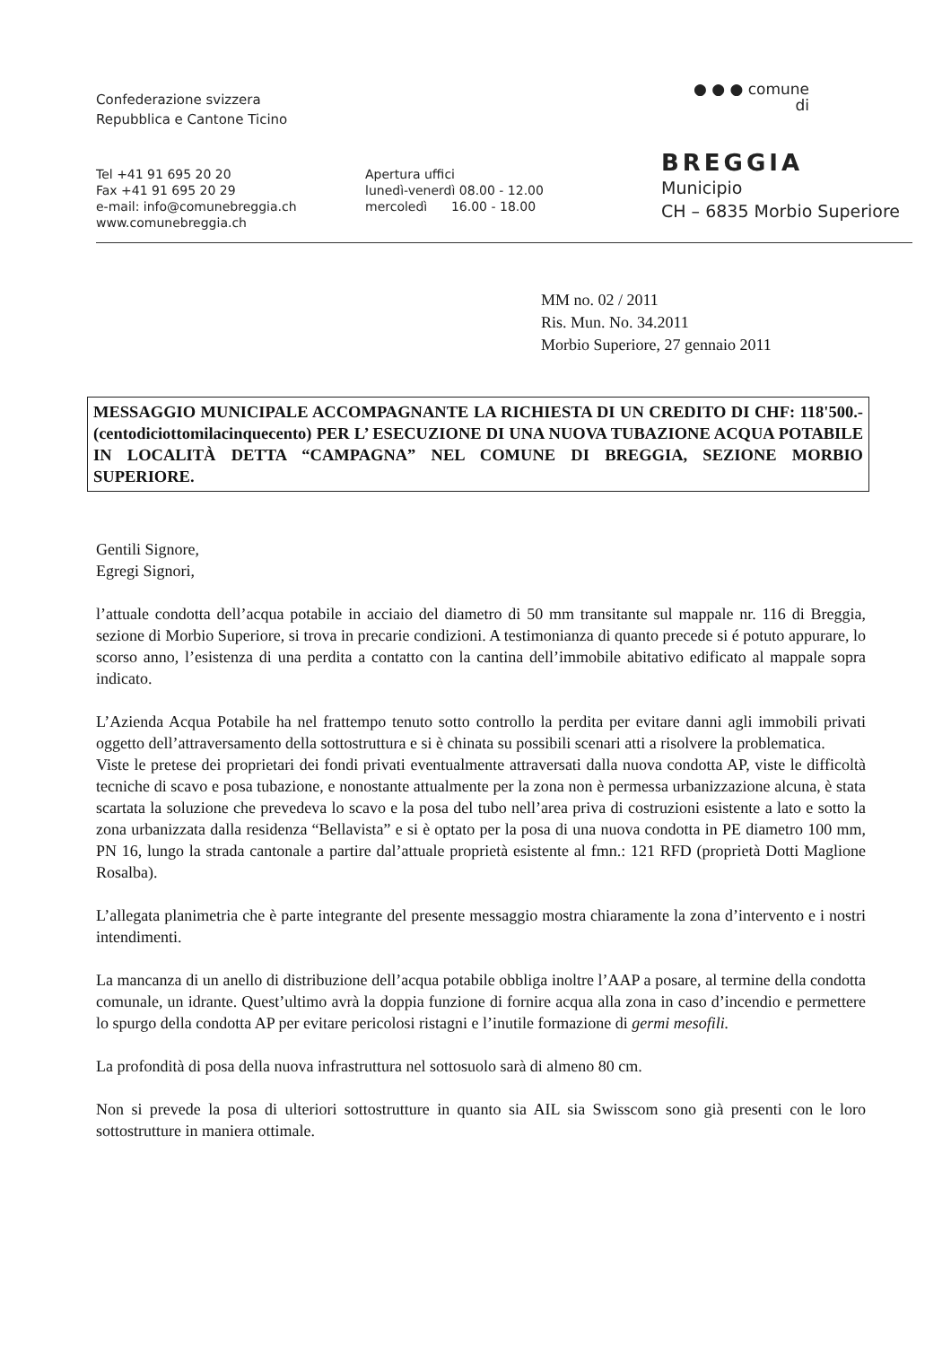Confederazione svizzera
Repubblica e Cantone Ticino
Tel +41 91 695 20 20
Fax +41 91 695 20 29
e-mail: info@comunebreggia.ch
www.comunebreggia.ch
Apertura uffici
lunedì-venerdì 08.00 - 12.00
mercoledì 16.00 - 18.00
● ● ● comune
di
BREGGIA
Municipio
CH – 6835 Morbio Superiore
MM no. 02 / 2011
Ris. Mun. No. 34.2011
Morbio Superiore, 27 gennaio 2011
MESSAGGIO MUNICIPALE ACCOMPAGNANTE LA RICHIESTA DI UN CREDITO DI CHF: 118'500.- (centodiciottomilacinquecento) PER L’ ESECUZIONE DI UNA NUOVA TUBAZIONE ACQUA POTABILE IN LOCALITÀ DETTA “CAMPAGNA” NEL COMUNE DI BREGGIA, SEZIONE MORBIO SUPERIORE.
Gentili Signore,
Egregi Signori,
l’attuale condotta dell’acqua potabile in acciaio del diametro di 50 mm transitante sul mappale nr. 116 di Breggia, sezione di Morbio Superiore, si trova in precarie condizioni. A testimonianza di quanto precede si é potuto appurare, lo scorso anno, l’esistenza di una perdita a contatto con la cantina dell’immobile abitativo edificato al mappale sopra indicato.
L’Azienda Acqua Potabile ha nel frattempo tenuto sotto controllo la perdita per evitare danni agli immobili privati oggetto dell’attraversamento della sottostruttura e si è chinata su possibili scenari atti a risolvere la problematica.
Viste le pretese dei proprietari dei fondi privati eventualmente attraversati dalla nuova condotta AP, viste le difficoltà tecniche di scavo e posa tubazione, e nonostante attualmente per la zona non è permessa urbanizzazione alcuna, è stata scartata la soluzione che prevedeva lo scavo e la posa del tubo nell’area priva di costruzioni esistente a lato e sotto la zona urbanizzata dalla residenza “Bellavista” e si è optato per la posa di una nuova condotta in PE diametro 100 mm, PN 16, lungo la strada cantonale a partire dal’attuale proprietà esistente al fmn.: 121 RFD (proprietà Dotti Maglione Rosalba).
L’allegata planimetria che è parte integrante del presente messaggio mostra chiaramente la zona d’intervento e i nostri intendimenti.
La mancanza di un anello di distribuzione dell’acqua potabile obbliga inoltre l’AAP a posare, al termine della condotta comunale, un idrante. Quest’ultimo avrà la doppia funzione di fornire acqua alla zona in caso d’incendio e permettere lo spurgo della condotta AP per evitare pericolosi ristagni e l’inutile formazione di germi mesofili.
La profondità di posa della nuova infrastruttura nel sottosuolo sarà di almeno 80 cm.
Non si prevede la posa di ulteriori sottostrutture in quanto sia AIL sia Swisscom sono già presenti con le loro sottostrutture in maniera ottimale.